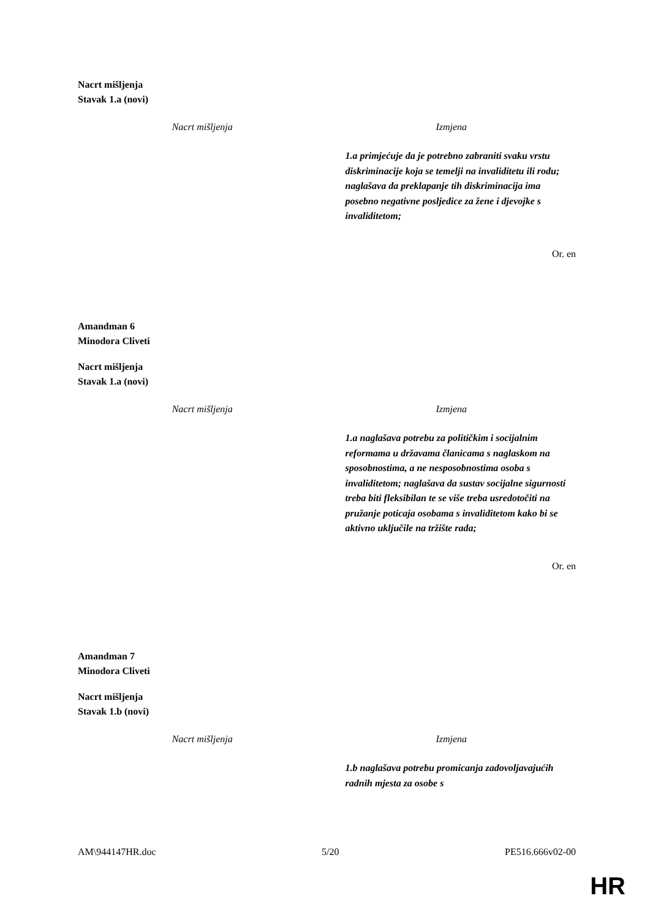Nacrt mišljenja
Stavak 1.a (novi)
| Nacrt mišljenja | Izmjena |
| --- | --- |
| | 1.a primjećuje da je potrebno zabraniti svaku vrstu diskriminacije koja se temelji na invaliditetu ili rodu; naglašava da preklapanje tih diskriminacija ima posebno negativne posljedice za žene i djevojke s invaliditetom; |
Or. en
Amandman 6
Minodora Cliveti
Nacrt mišljenja
Stavak 1.a (novi)
| Nacrt mišljenja | Izmjena |
| --- | --- |
| | 1.a naglašava potrebu za političkim i socijalnim reformama u državama članicama s naglaskom na sposobnostima, a ne nesposobnostima osoba s invaliditetom; naglašava da sustav socijalne sigurnosti treba biti fleksibilan te se više treba usredotočiti na pružanje poticaja osobama s invaliditetom kako bi se aktivno uključile na tržište rada; |
Or. en
Amandman 7
Minodora Cliveti
Nacrt mišljenja
Stavak 1.b (novi)
| Nacrt mišljenja | Izmjena |
| --- | --- |
| | 1.b naglašava potrebu promicanja zadovoljavajućih radnih mjesta za osobe s |
AM\944147HR.doc 5/20 PE516.666v02-00
HR